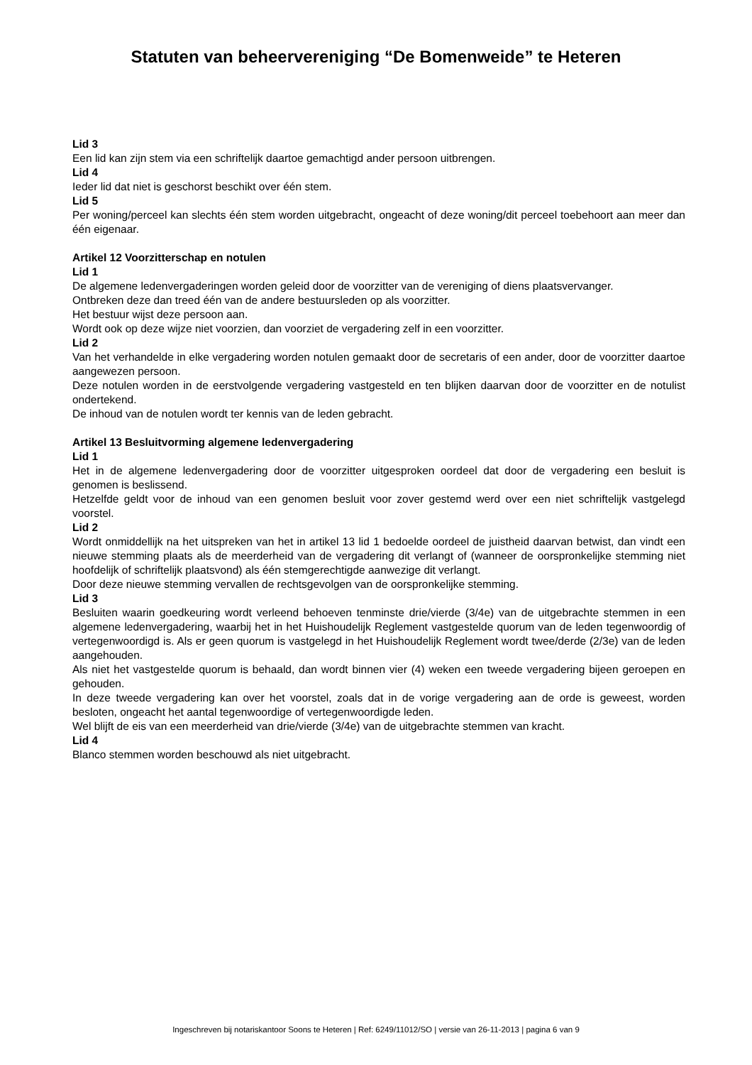Statuten van beheervereniging “De Bomenweide” te Heteren
Lid 3
Een lid kan zijn stem via een schriftelijk daartoe gemachtigd ander persoon uitbrengen.
Lid 4
Ieder lid dat niet is geschorst beschikt over één stem.
Lid 5
Per woning/perceel kan slechts één stem worden uitgebracht, ongeacht of deze woning/dit perceel toebehoort aan meer dan één eigenaar.
Artikel 12 Voorzitterschap en notulen
Lid 1
De algemene ledenvergaderingen worden geleid door de voorzitter van de vereniging of diens plaatsvervanger.
Ontbreken deze dan treed één van de andere bestuursleden op als voorzitter.
Het bestuur wijst deze persoon aan.
Wordt ook op deze wijze niet voorzien, dan voorziet de vergadering zelf in een voorzitter.
Lid 2
Van het verhandelde in elke vergadering worden notulen gemaakt door de secretaris of een ander, door de voorzitter daartoe aangewezen persoon.
Deze notulen worden in de eerstvolgende vergadering vastgesteld en ten blijken daarvan door de voorzitter en de notulist ondertekend.
De inhoud van de notulen wordt ter kennis van de leden gebracht.
Artikel 13 Besluitvorming algemene ledenvergadering
Lid 1
Het in de algemene ledenvergadering door de voorzitter uitgesproken oordeel dat door de vergadering een besluit is genomen is beslissend.
Hetzelfde geldt voor de inhoud van een genomen besluit voor zover gestemd werd over een niet schriftelijk vastgelegd voorstel.
Lid 2
Wordt onmiddellijk na het uitspreken van het in artikel 13 lid 1 bedoelde oordeel de juistheid daarvan betwist, dan vindt een nieuwe stemming plaats als de meerderheid van de vergadering dit verlangt of (wanneer de oorspronkelijke stemming niet hoofdelijk of schriftelijk plaatsvond) als één stemgerechtigde aanwezige dit verlangt.
Door deze nieuwe stemming vervallen de rechtsgevolgen van de oorspronkelijke stemming.
Lid 3
Besluiten waarin goedkeuring wordt verleend behoeven tenminste drie/vierde (3/4e) van de uitgebrachte stemmen in een algemene ledenvergadering, waarbij het in het Huishoudelijk Reglement vastgestelde quorum van de leden tegenwoordig of vertegenwoordigd is. Als er geen quorum is vastgelegd in het Huishoudelijk Reglement wordt twee/derde (2/3e) van de leden aangehouden.
Als niet het vastgestelde quorum is behaald, dan wordt binnen vier (4) weken een tweede vergadering bijeen geroepen en gehouden.
In deze tweede vergadering kan over het voorstel, zoals dat in de vorige vergadering aan de orde is geweest, worden besloten, ongeacht het aantal tegenwoordige of vertegenwoordigde leden.
Wel blijft de eis van een meerderheid van drie/vierde (3/4e) van de uitgebrachte stemmen van kracht.
Lid 4
Blanco stemmen worden beschouwd als niet uitgebracht.
Ingeschreven bij notariskantoor Soons te Heteren | Ref: 6249/11012/SO | versie van 26-11-2013 | pagina 6 van 9